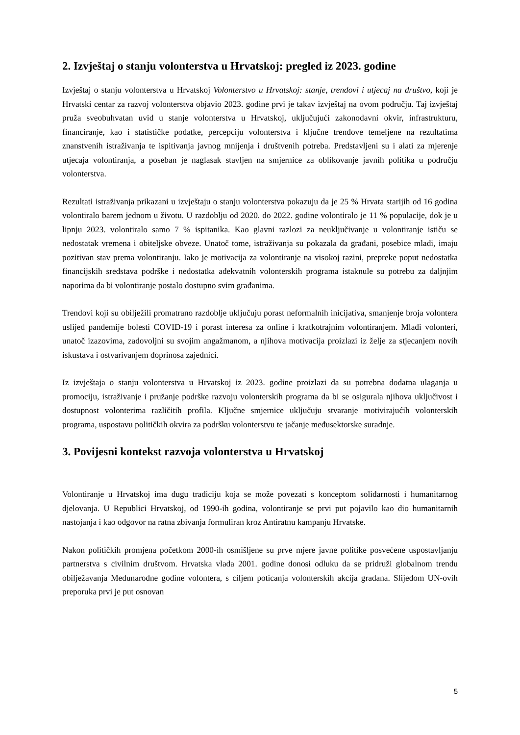2. Izvještaj o stanju volonterstva u Hrvatskoj: pregled iz 2023. godine
Izvještaj o stanju volonterstva u Hrvatskoj Volonterstvo u Hrvatskoj: stanje, trendovi i utjecaj na društvo, koji je Hrvatski centar za razvoj volonterstva objavio 2023. godine prvi je takav izvještaj na ovom području. Taj izvještaj pruža sveobuhvatan uvid u stanje volonterstva u Hrvatskoj, uključujući zakonodavni okvir, infrastrukturu, financiranje, kao i statističke podatke, percepciju volonterstva i ključne trendove temeljene na rezultatima znanstvenih istraživanja te ispitivanja javnog mnijenja i društvenih potreba. Predstavljeni su i alati za mjerenje utjecaja volontiranja, a poseban je naglasak stavljen na smjernice za oblikovanje javnih politika u području volonterstva.
Rezultati istraživanja prikazani u izvještaju o stanju volonterstva pokazuju da je 25 % Hrvata starijih od 16 godina volontiralo barem jednom u životu. U razdoblju od 2020. do 2022. godine volontiralo je 11 % populacije, dok je u lipnju 2023. volontiralo samo 7 % ispitanika. Kao glavni razlozi za neuključivanje u volontiranje ističu se nedostatak vremena i obiteljske obveze. Unatoč tome, istraživanja su pokazala da građani, posebice mladi, imaju pozitivan stav prema volontiranju. Iako je motivacija za volontiranje na visokoj razini, prepreke poput nedostatka financijskih sredstava podrške i nedostatka adekvatnih volonterskih programa istaknule su potrebu za daljnjim naporima da bi volontiranje postalo dostupno svim građanima.
Trendovi koji su obilježili promatrano razdoblje uključuju porast neformalnih inicijativa, smanjenje broja volontera uslijed pandemije bolesti COVID-19 i porast interesa za online i kratkotrajnim volontiranjem. Mladi volonteri, unatoč izazovima, zadovoljni su svojim angažmanom, a njihova motivacija proizlazi iz želje za stjecanjem novih iskustava i ostvarivanjem doprinosa zajednici.
Iz izvještaja o stanju volonterstva u Hrvatskoj iz 2023. godine proizlazi da su potrebna dodatna ulaganja u promociju, istraživanje i pružanje podrške razvoju volonterskih programa da bi se osigurala njihova uključivost i dostupnost volonterima različitih profila. Ključne smjernice uključuju stvaranje motivirajućih volonterskih programa, uspostavu političkih okvira za podršku volonterstvu te jačanje međusektorske suradnje.
3. Povijesni kontekst razvoja volonterstva u Hrvatskoj
Volontiranje u Hrvatskoj ima dugu tradiciju koja se može povezati s konceptom solidarnosti i humanitarnog djelovanja. U Republici Hrvatskoj, od 1990-ih godina, volontiranje se prvi put pojavilo kao dio humanitarnih nastojanja i kao odgovor na ratna zbivanja formuliran kroz Antiratnu kampanju Hrvatske.
Nakon političkih promjena početkom 2000-ih osmišljene su prve mjere javne politike posvećene uspostavljanju partnerstva s civilnim društvom. Hrvatska vlada 2001. godine donosi odluku da se pridruži globalnom trendu obilježavanja Međunarodne godine volontera, s ciljem poticanja volonterskih akcija građana. Slijedom UN-ovih preporuka prvi je put osnovan
5